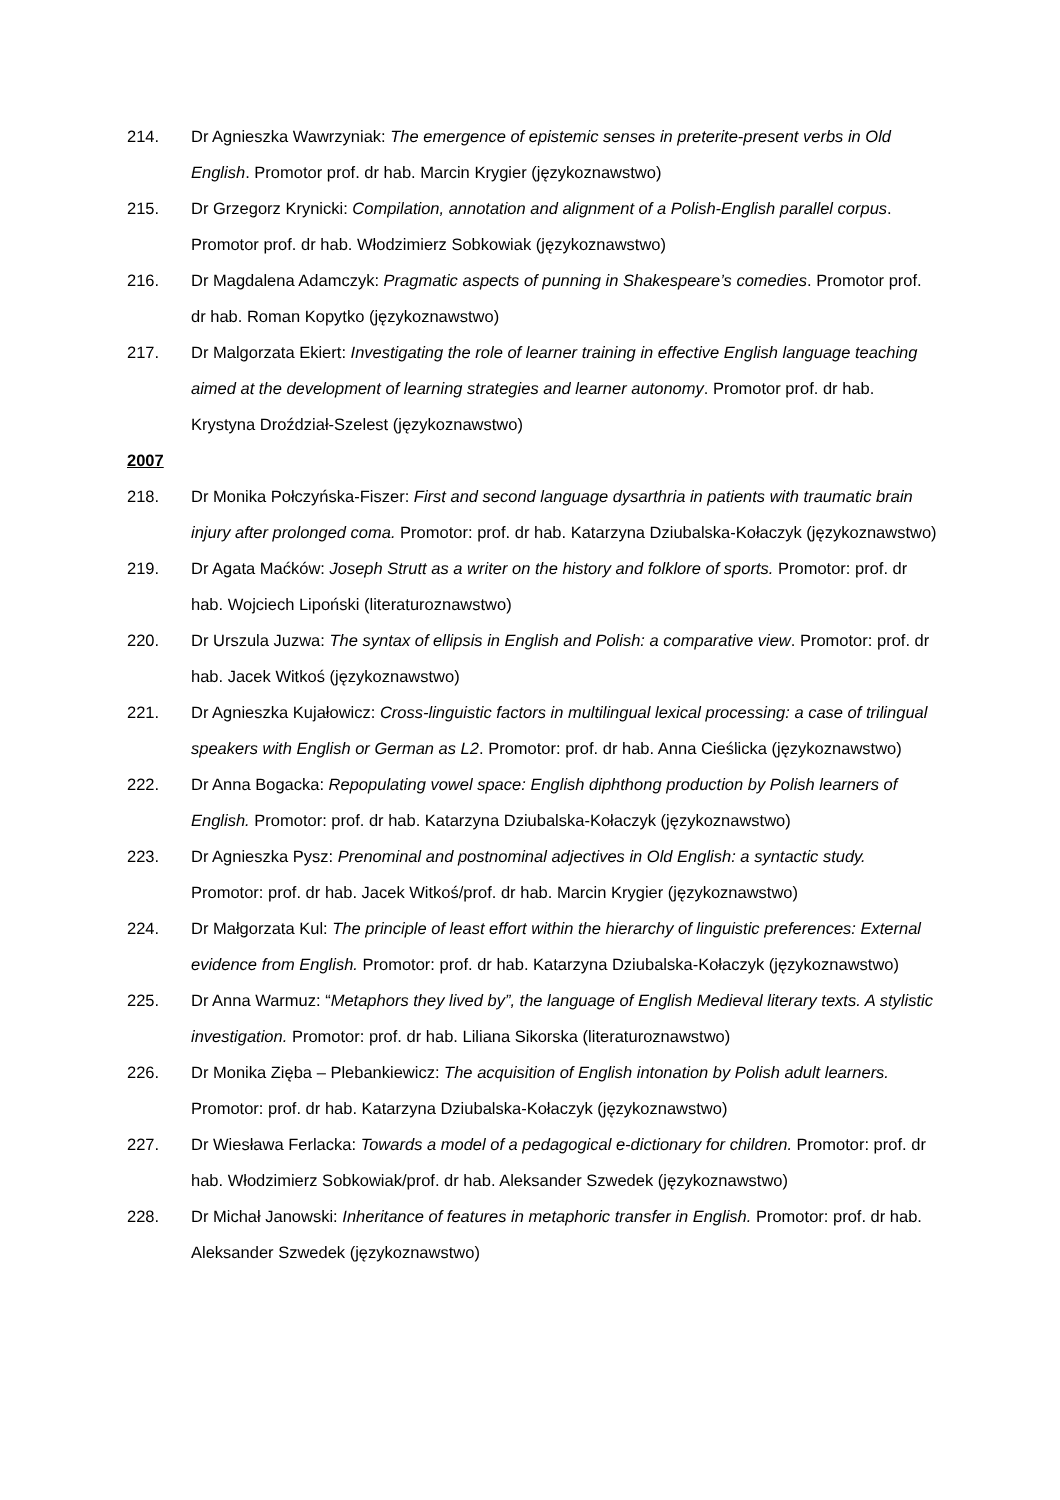214. Dr Agnieszka Wawrzyniak: The emergence of epistemic senses in preterite-present verbs in Old English. Promotor prof. dr hab. Marcin Krygier (językoznawstwo)
215. Dr Grzegorz Krynicki: Compilation, annotation and alignment of a Polish-English parallel corpus. Promotor prof. dr hab. Włodzimierz Sobkowiak (językoznawstwo)
216. Dr Magdalena Adamczyk: Pragmatic aspects of punning in Shakespeare’s comedies. Promotor prof. dr hab. Roman Kopytko (językoznawstwo)
217. Dr Malgorzata Ekiert: Investigating the role of learner training in effective English language teaching aimed at the development of learning strategies and learner autonomy. Promotor prof. dr hab. Krystyna Droździał-Szelest (językoznawstwo)
2007
218. Dr Monika Połczyńska-Fiszer: First and second language dysarthria in patients with traumatic brain injury after prolonged coma. Promotor: prof. dr hab. Katarzyna Dziubalska-Kołaczyk (językoznawstwo)
219. Dr Agata Maćków: Joseph Strutt as a writer on the history and folklore of sports. Promotor: prof. dr hab. Wojciech Lipoński (literaturoznawstwo)
220. Dr Urszula Juzwa: The syntax of ellipsis in English and Polish: a comparative view. Promotor: prof. dr hab. Jacek Witkoś (językoznawstwo)
221. Dr Agnieszka Kujałowicz: Cross-linguistic factors in multilingual lexical processing: a case of trilingual speakers with English or German as L2. Promotor: prof. dr hab. Anna Cieślicka (językoznawstwo)
222. Dr Anna Bogacka: Repopulating vowel space: English diphthong production by Polish learners of English. Promotor: prof. dr hab. Katarzyna Dziubalska-Kołaczyk (językoznawstwo)
223. Dr Agnieszka Pysz: Prenominal and postnominal adjectives in Old English: a syntactic study. Promotor: prof. dr hab. Jacek Witkoś/prof. dr hab. Marcin Krygier (językoznawstwo)
224. Dr Małgorzata Kul: The principle of least effort within the hierarchy of linguistic preferences: External evidence from English. Promotor: prof. dr hab. Katarzyna Dziubalska-Kołaczyk (językoznawstwo)
225. Dr Anna Warmuz: “Metaphors they lived by”, the language of English Medieval literary texts. A stylistic investigation. Promotor: prof. dr hab. Liliana Sikorska (literaturoznawstwo)
226. Dr Monika Zięba – Plebankiewicz: The acquisition of English intonation by Polish adult learners. Promotor: prof. dr hab. Katarzyna Dziubalska-Kołaczyk (językoznawstwo)
227. Dr Wiesława Ferlacka: Towards a model of a pedagogical e-dictionary for children. Promotor: prof. dr hab. Włodzimierz Sobkowiak/prof. dr hab. Aleksander Szwedek (językoznawstwo)
228. Dr Michał Janowski: Inheritance of features in metaphoric transfer in English. Promotor: prof. dr hab. Aleksander Szwedek (językoznawstwo)